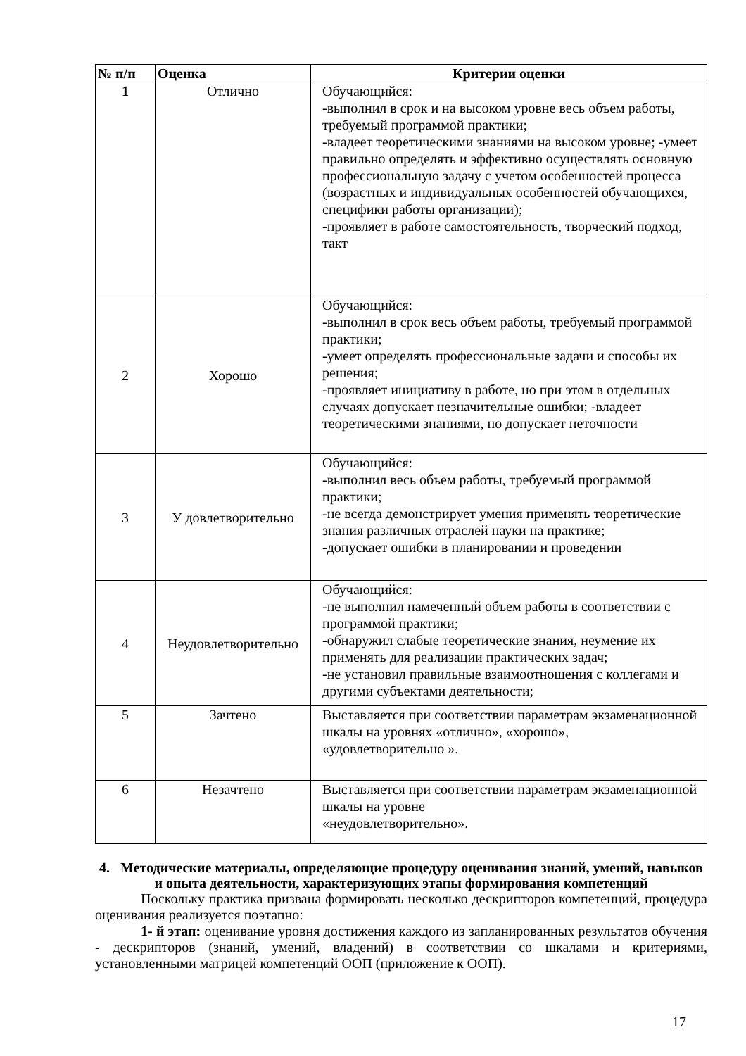| № п/п | Оценка | Критерии оценки |
| --- | --- | --- |
| 1 | Отлично | Обучающийся: -выполнил в срок и на высоком уровне весь объем работы, требуемый программой практики; -владеет теоретическими знаниями на высоком уровне; -умеет правильно определять и эффективно осуществлять основную профессиональную задачу с учетом особенностей процесса (возрастных и индивидуальных особенностей обучающихся, специфики работы организации); -проявляет в работе самостоятельность, творческий подход, такт |
| 2 | Хорошо | Обучающийся: -выполнил в срок весь объем работы, требуемый программой практики; -умеет определять профессиональные задачи и способы их решения; -проявляет инициативу в работе, но при этом в отдельных случаях допускает незначительные ошибки; -владеет теоретическими знаниями, но допускает неточности |
| 3 | У довлетворительно | Обучающийся: -выполнил весь объем работы, требуемый программой практики; -не всегда демонстрирует умения применять теоретические знания различных отраслей науки на практике; -допускает ошибки в планировании и проведении |
| 4 | Неудовлетворительно | Обучающийся: -не выполнил намеченный объем работы в соответствии с программой практики; -обнаружил слабые теоретические знания, неумение их применять для реализации практических задач; -не установил правильные взаимоотношения с коллегами и другими субъектами деятельности; |
| 5 | Зачтено | Выставляется при соответствии параметрам экзаменационной шкалы на уровнях «отлично», «хорошо», «удовлетворительно ». |
| 6 | Незачтено | Выставляется при соответствии параметрам экзаменационной шкалы на уровне «неудовлетворительно». |
4. Методические материалы, определяющие процедуру оценивания знаний, умений, навыков и опыта деятельности, характеризующих этапы формирования компетенций
Поскольку практика призвана формировать несколько дескрипторов компетенций, процедура оценивания реализуется поэтапно:
1- й этап: оценивание уровня достижения каждого из запланированных результатов обучения - дескрипторов (знаний, умений, владений) в соответствии со шкалами и критериями, установленными матрицей компетенций ООП (приложение к ООП).
17